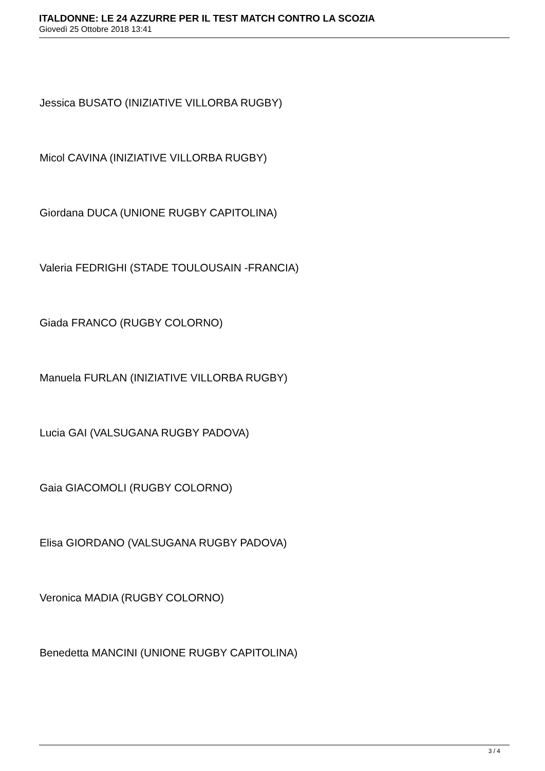ITALDONNE: LE 24 AZZURRE PER IL TEST MATCH CONTRO LA SCOZIA
Giovedì 25 Ottobre 2018 13:41
Jessica BUSATO (INIZIATIVE VILLORBA RUGBY)
Micol CAVINA (INIZIATIVE VILLORBA RUGBY)
Giordana DUCA (UNIONE RUGBY CAPITOLINA)
Valeria FEDRIGHI (STADE TOULOUSAIN -FRANCIA)
Giada FRANCO (RUGBY COLORNO)
Manuela FURLAN (INIZIATIVE VILLORBA RUGBY)
Lucia GAI (VALSUGANA RUGBY PADOVA)
Gaia GIACOMOLI (RUGBY COLORNO)
Elisa GIORDANO (VALSUGANA RUGBY PADOVA)
Veronica MADIA (RUGBY COLORNO)
Benedetta MANCINI (UNIONE RUGBY CAPITOLINA)
3 / 4